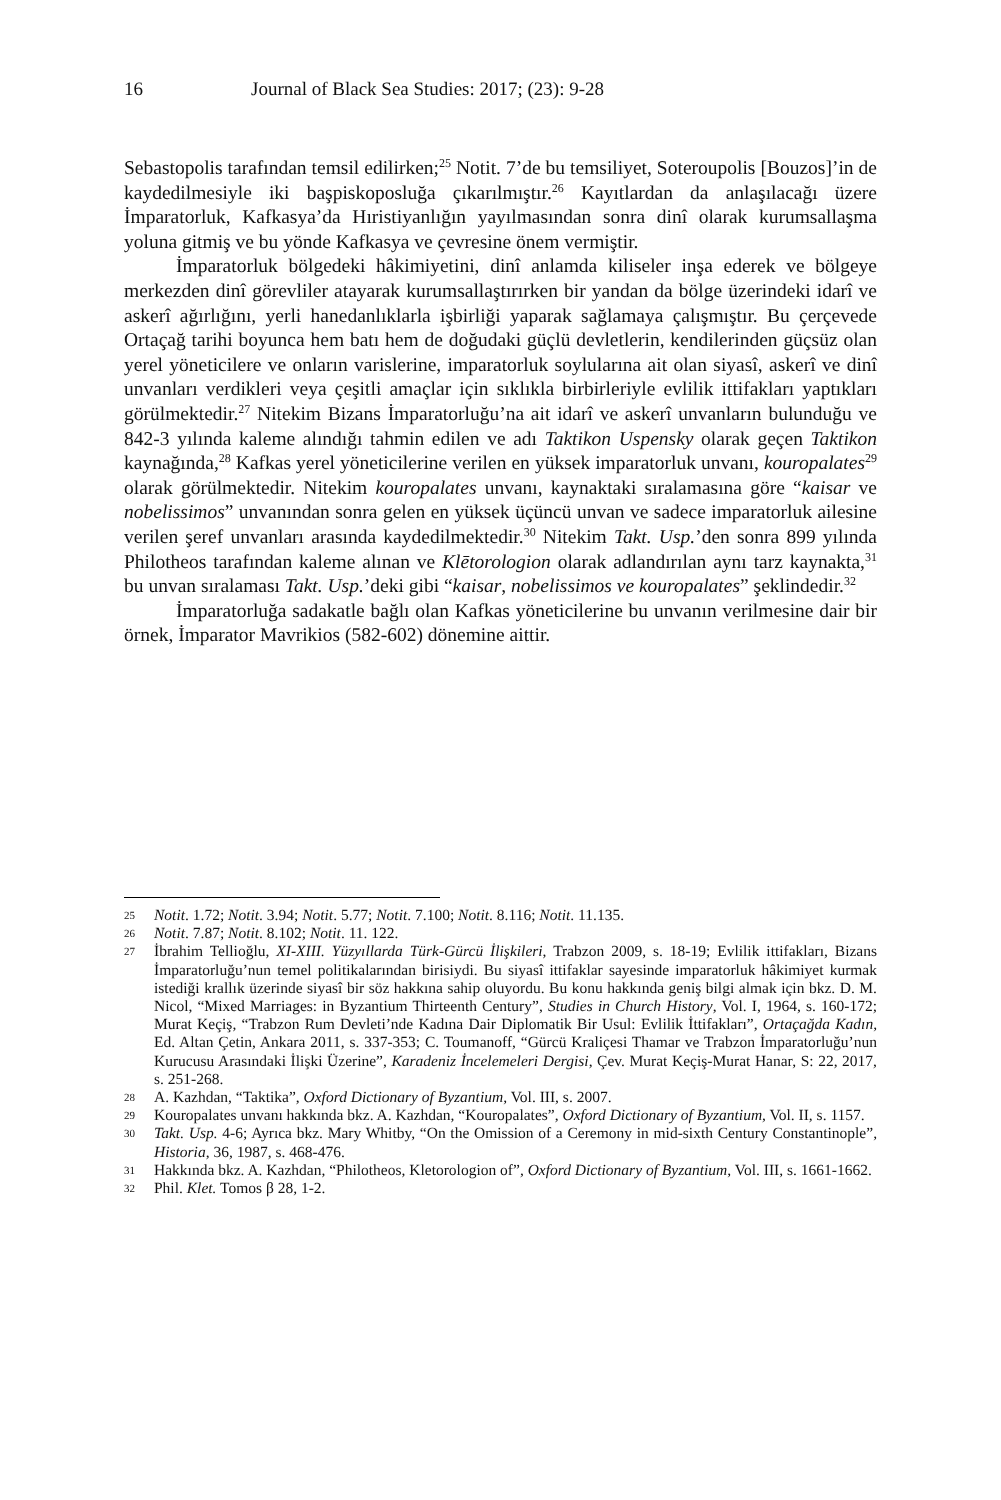16 Journal of Black Sea Studies: 2017; (23): 9-28
Sebastopolis tarafından temsil edilirken;<sup>25</sup> Notit. 7’de bu temsiliyet, Soteroupolis [Bouzos]’in de kaydedilmesiyle iki başpiskoposluğa çıkarılmıştır.<sup>26</sup> Kayıtlardan da anlaşılacağı üzere İmparatorluk, Kafkasya’da Hıristiyanlığın yayılmasından sonra dinî olarak kurumsallaşma yoluna gitmiş ve bu yönde Kafkasya ve çevresine önem vermiştir.
İmparatorluk bölgedeki hâkimiyetini, dinî anlamda kiliseler inşa ederek ve bölgeye merkezden dinî görevliler atayarak kurumsallaştırırken bir yandan da bölge üzerindeki idarî ve askerî ağırlığını, yerli hanedanlıklarla işbirliği yaparak sağlamaya çalışmıştır. Bu çerçevede Ortaçağ tarihi boyunca hem batı hem de doğudaki güçlü devletlerin, kendilerinden güçsüz olan yerel yöneticilere ve onların varislerine, imparatorluk soylularına ait olan siyasî, askerî ve dinî unvanları verdikleri veya çeşitli amaçlar için sıklıkla birbirleriyle evlilik ittifakları yaptıkları görülmektedir.<sup>27</sup> Nitekim Bizans İmparatorluğu’na ait idarî ve askerî unvanların bulunduğu ve 842-3 yılında kaleme alındığı tahmin edilen ve adı Taktikon Uspensky olarak geçen Taktikon kaynağında,<sup>28</sup> Kafkas yerel yöneticilerine verilen en yüksek imparatorluk unvanı, kouropalates<sup>29</sup> olarak görülmektedir. Nitekim kouropalates unvanı, kaynaktaki sıralamasına göre “kaisar ve nobelissimos” unvanından sonra gelen en yüksek üçüncü unvan ve sadece imparatorluk ailesine verilen şeref unvanları arasında kaydedilmektedir.<sup>30</sup> Nitekim Takt. Usp.’den sonra 899 yılında Philotheos tarafından kaleme alınan ve Klētorologion olarak adlandırılan aynı tarz kaynakta,<sup>31</sup> bu unvan sıralaması Takt. Usp.’deki gibi “kaisar, nobelissimos ve kouropalates” şeklindedir.<sup>32</sup>
İmparatorluğa sadakatle bağlı olan Kafkas yöneticilerine bu unvanın verilmesine dair bir örnek, İmparator Mavrikios (582-602) dönemine aittir.
25 Notit. 1.72; Notit. 3.94; Notit. 5.77; Notit. 7.100; Notit. 8.116; Notit. 11.135.
26 Notit. 7.87; Notit. 8.102; Notit. 11. 122.
27 İbrahim Tellioğlu, XI-XIII. Yüzyıllarda Türk-Gürcü İlişkileri, Trabzon 2009, s. 18-19; Evlilik ittifakları, Bizans İmparatorluğu’nun temel politikalarından birisiydi. Bu siyasî ittifaklar sayesinde imparatorluk hâkimiyet kurmak istediği krallık üzerinde siyasî bir söz hakkına sahip oluyordu. Bu konu hakkında geniş bilgi almak için bkz. D. M. Nicol, “Mixed Marriages: in Byzantium Thirteenth Century”, Studies in Church History, Vol. I, 1964, s. 160-172; Murat Keçiş, “Trabzon Rum Devleti’nde Kadına Dair Diplomatik Bir Usul: Evlilik İttifakları”, Ortaçağda Kadın, Ed. Altan Çetin, Ankara 2011, s. 337-353; C. Toumanoff, “Gürcü Kraliçesi Thamar ve Trabzon İmparatorluğu’nun Kurucusu Arasındaki İlişki Üzerine”, Karadeniz İncelemeleri Dergisi, Çev. Murat Keçiş-Murat Hanar, S: 22, 2017, s. 251-268.
28 A. Kazhdan, “Taktika”, Oxford Dictionary of Byzantium, Vol. III, s. 2007.
29 Kouropalates unvanı hakkında bkz. A. Kazhdan, “Kouropalates”, Oxford Dictionary of Byzantium, Vol. II, s. 1157.
30 Takt. Usp. 4-6; Ayrıca bkz. Mary Whitby, “On the Omission of a Ceremony in mid-sixth Century Constantinople”, Historia, 36, 1987, s. 468-476.
31 Hakkında bkz. A. Kazhdan, “Philotheos, Kletorologion of”, Oxford Dictionary of Byzantium, Vol. III, s. 1661-1662.
32 Phil. Klet. Tomos β 28, 1-2.